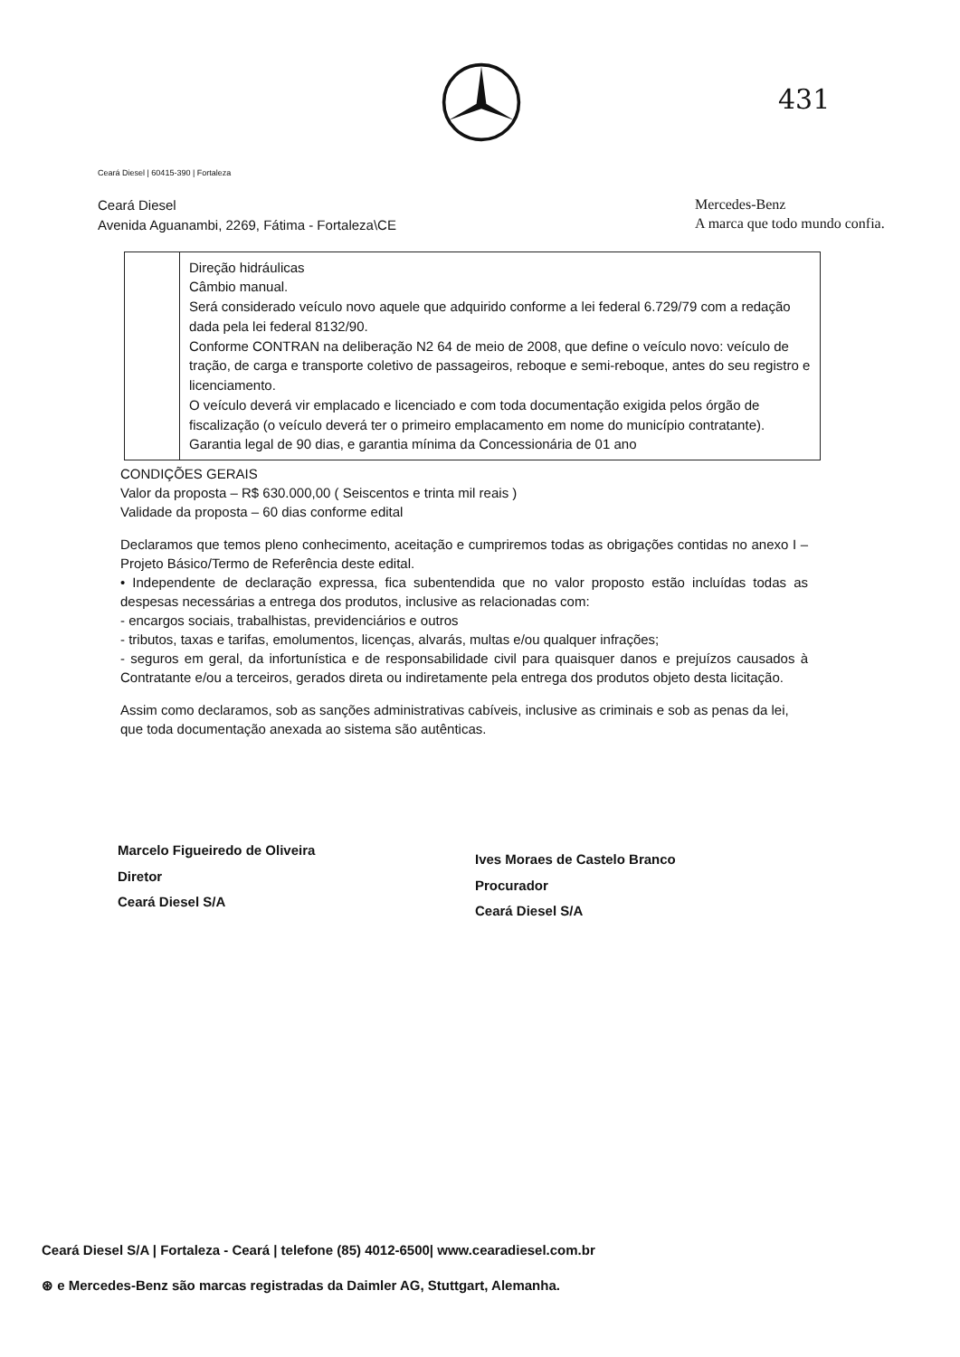431
Ceará Diesel | 60415-390 | Fortaleza
Ceará Diesel
Avenida Aguanambi, 2269, Fátima - Fortaleza\CE
Mercedes-Benz
A marca que todo mundo confia.
| | Direção hidráulicas Câmbio manual. Será considerado veículo novo aquele que adquirido conforme a lei federal 6.729/79 com a redação dada pela lei federal 8132/90. Conforme CONTRAN na deliberação N2 64 de meio de 2008, que define o veículo novo: veículo de tração, de carga e transporte coletivo de passageiros, reboque e semi-reboque, antes do seu registro e licenciamento. O veículo deverá vir emplacado e licenciado e com toda documentação exigida pelos órgão de fiscalização (o veículo deverá ter o primeiro emplacamento em nome do município contratante). Garantia legal de 90 dias, e garantia mínima da Concessionária de 01 ano |
CONDIÇÕES GERAIS
Valor da proposta – R$ 630.000,00 ( Seiscentos e trinta mil reais )
Validade da proposta – 60 dias conforme edital
Declaramos que temos pleno conhecimento, aceitação e cumpriremos todas as obrigações contidas no anexo I – Projeto Básico/Termo de Referência deste edital.
• Independente de declaração expressa, fica subentendida que no valor proposto estão incluídas todas as despesas necessárias a entrega dos produtos, inclusive as relacionadas com:
- encargos sociais, trabalhistas, previdenciários e outros
- tributos, taxas e tarifas, emolumentos, licenças, alvarás, multas e/ou qualquer infrações;
- seguros em geral, da infortunística e de responsabilidade civil para quaisquer danos e prejuízos causados à Contratante e/ou a terceiros, gerados direta ou indiretamente pela entrega dos produtos objeto desta licitação.
Assim como declaramos, sob as sanções administrativas cabíveis, inclusive as criminais e sob as penas da lei, que toda documentação anexada ao sistema são autênticas.
Marcelo Figueiredo de Oliveira
Diretor
Ceará Diesel S/A
Ives Moraes de Castelo Branco
Procurador
Ceará Diesel S/A
Ceará Diesel S/A | Fortaleza - Ceará | telefone (85) 4012-6500| www.cearadiesel.com.br
⊛ e Mercedes-Benz são marcas registradas da Daimler AG, Stuttgart, Alemanha.